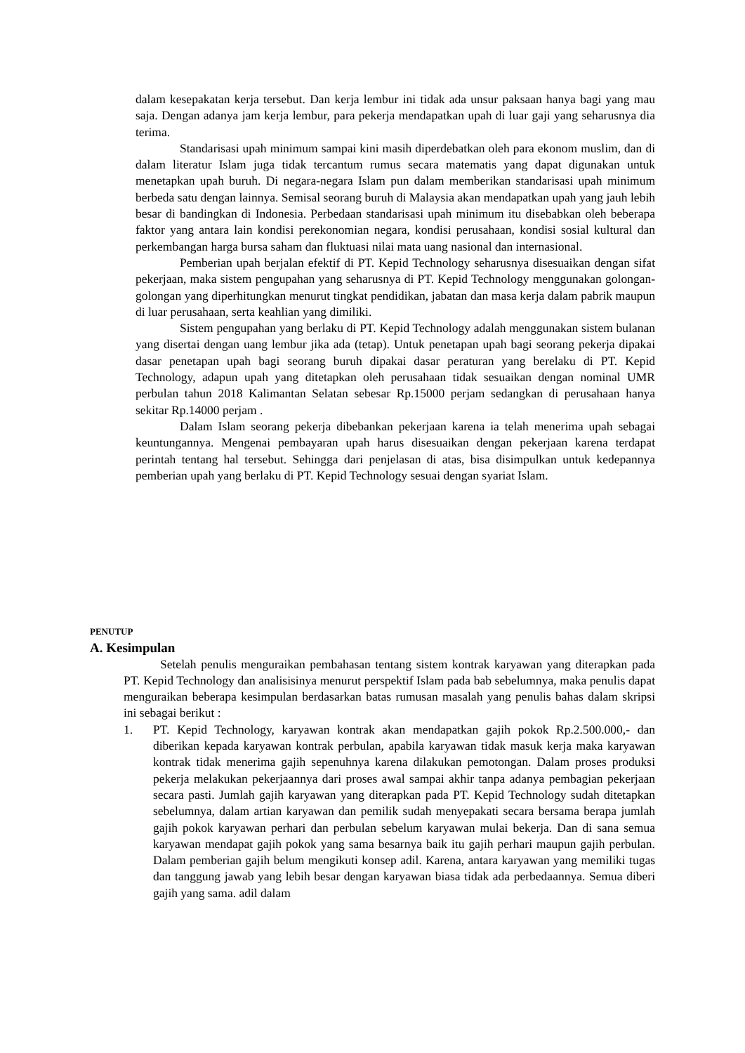dalam kesepakatan kerja tersebut. Dan kerja lembur ini tidak ada unsur paksaan hanya bagi yang mau saja. Dengan adanya jam kerja lembur, para pekerja mendapatkan upah di luar gaji yang seharusnya dia terima.
Standarisasi upah minimum sampai kini masih diperdebatkan oleh para ekonom muslim, dan di dalam literatur Islam juga tidak tercantum rumus secara matematis yang dapat digunakan untuk menetapkan upah buruh. Di negara-negara Islam pun dalam memberikan standarisasi upah minimum berbeda satu dengan lainnya. Semisal seorang buruh di Malaysia akan mendapatkan upah yang jauh lebih besar di bandingkan di Indonesia. Perbedaan standarisasi upah minimum itu disebabkan oleh beberapa faktor yang antara lain kondisi perekonomian negara, kondisi perusahaan, kondisi sosial kultural dan perkembangan harga bursa saham dan fluktuasi nilai mata uang nasional dan internasional.
Pemberian upah berjalan efektif di PT. Kepid Technology seharusnya disesuaikan dengan sifat pekerjaan, maka sistem pengupahan yang seharusnya di PT. Kepid Technology menggunakan golongan-golongan yang diperhitungkan menurut tingkat pendidikan, jabatan dan masa kerja dalam pabrik maupun di luar perusahaan, serta keahlian yang dimiliki.
Sistem pengupahan yang berlaku di PT. Kepid Technology adalah menggunakan sistem bulanan yang disertai dengan uang lembur jika ada (tetap). Untuk penetapan upah bagi seorang pekerja dipakai dasar penetapan upah bagi seorang buruh dipakai dasar peraturan yang berelaku di PT. Kepid Technology, adapun upah yang ditetapkan oleh perusahaan tidak sesuaikan dengan nominal UMR perbulan tahun 2018 Kalimantan Selatan sebesar Rp.15000 perjam sedangkan di perusahaan hanya sekitar Rp.14000 perjam .
Dalam Islam seorang pekerja dibebankan pekerjaan karena ia telah menerima upah sebagai keuntungannya. Mengenai pembayaran upah harus disesuaikan dengan pekerjaan karena terdapat perintah tentang hal tersebut. Sehingga dari penjelasan di atas, bisa disimpulkan untuk kedepannya pemberian upah yang berlaku di PT. Kepid Technology sesuai dengan syariat Islam.
PENUTUP
A. Kesimpulan
Setelah penulis menguraikan pembahasan tentang sistem kontrak karyawan yang diterapkan pada PT. Kepid Technology dan analisisinya menurut perspektif Islam pada bab sebelumnya, maka penulis dapat menguraikan beberapa kesimpulan berdasarkan batas rumusan masalah yang penulis bahas dalam skripsi ini sebagai berikut :
1. PT. Kepid Technology, karyawan kontrak akan mendapatkan gajih pokok Rp.2.500.000,- dan diberikan kepada karyawan kontrak perbulan, apabila karyawan tidak masuk kerja maka karyawan kontrak tidak menerima gajih sepenuhnya karena dilakukan pemotongan. Dalam proses produksi pekerja melakukan pekerjaannya dari proses awal sampai akhir tanpa adanya pembagian pekerjaan secara pasti. Jumlah gajih karyawan yang diterapkan pada PT. Kepid Technology sudah ditetapkan sebelumnya, dalam artian karyawan dan pemilik sudah menyepakati secara bersama berapa jumlah gajih pokok karyawan perhari dan perbulan sebelum karyawan mulai bekerja. Dan di sana semua karyawan mendapat gajih pokok yang sama besarnya baik itu gajih perhari maupun gajih perbulan. Dalam pemberian gajih belum mengikuti konsep adil. Karena, antara karyawan yang memiliki tugas dan tanggung jawab yang lebih besar dengan karyawan biasa tidak ada perbedaannya. Semua diberi gajih yang sama. adil dalam